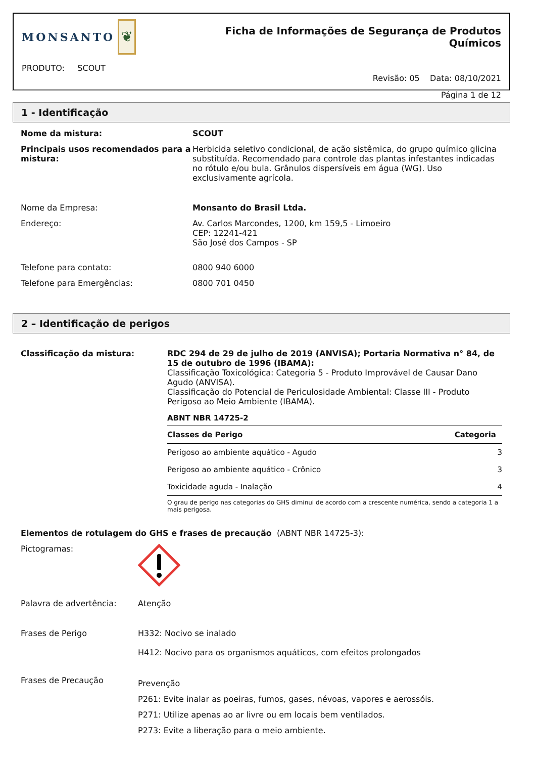MONSANTO
❦
PRODUTO: SCOUT
Ficha de Informações de Segurança de Produtos Químicos
Revisão: 05 Data: 08/10/2021
Página 1 de 12
1 - Identificação
Nome da mistura: SCOUT
Principais usos recomendados para a mistura:
Herbicida seletivo condicional, de ação sistêmica, do grupo químico glicina substituída. Recomendado para controle das plantas infestantes indicadas no rótulo e/ou bula. Grânulos dispersíveis em água (WG). Uso exclusivamente agrícola.
Nome da Empresa: Monsanto do Brasil Ltda.
Endereço: Av. Carlos Marcondes, 1200, km 159,5 - Limoeiro
CEP: 12241-421
São José dos Campos - SP
Telefone para contato: 0800 940 6000
Telefone para Emergências: 0800 701 0450
2 – Identificação de perigos
Classificação da mistura: RDC 294 de 29 de julho de 2019 (ANVISA); Portaria Normativa n° 84, de 15 de outubro de 1996 (IBAMA):
Classificação Toxicológica: Categoria 5 - Produto Improvável de Causar Dano Agudo (ANVISA).
Classificação do Potencial de Periculosidade Ambiental: Classe III - Produto Perigoso ao Meio Ambiente (IBAMA).
ABNT NBR 14725-2
| Classes de Perigo | Categoria |
| --- | --- |
| Perigoso ao ambiente aquático - Agudo | 3 |
| Perigoso ao ambiente aquático - Crônico | 3 |
| Toxicidade aguda - Inalação | 4 |
O grau de perigo nas categorias do GHS diminui de acordo com a crescente numérica, sendo a categoria 1 a mais perigosa.
Elementos de rotulagem do GHS e frases de precaução (ABNT NBR 14725-3):
Pictogramas:
Palavra de advertência: Atenção
Frases de Perigo H332: Nocivo se inalado
H412: Nocivo para os organismos aquáticos, com efeitos prolongados
Frases de Precaução
Prevenção
P261: Evite inalar as poeiras, fumos, gases, névoas, vapores e aerossóis.
P271: Utilize apenas ao ar livre ou em locais bem ventilados.
P273: Evite a liberação para o meio ambiente.